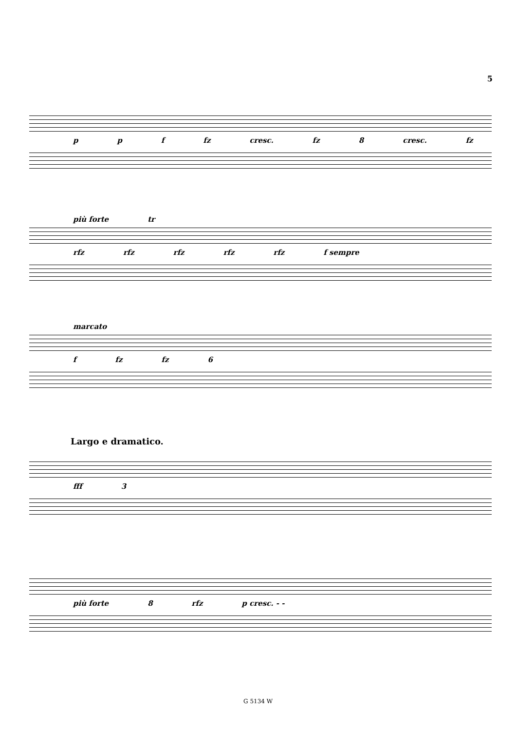5
p p f fz cresc. fz 8 cresc. fz
più forte tr
rfz rfz rfz rfz rfz f sempre
marcato
f fz fz 6
Largo e dramatico.
fff 3
più forte 8 rfz p cresc. - -
G 5134 W